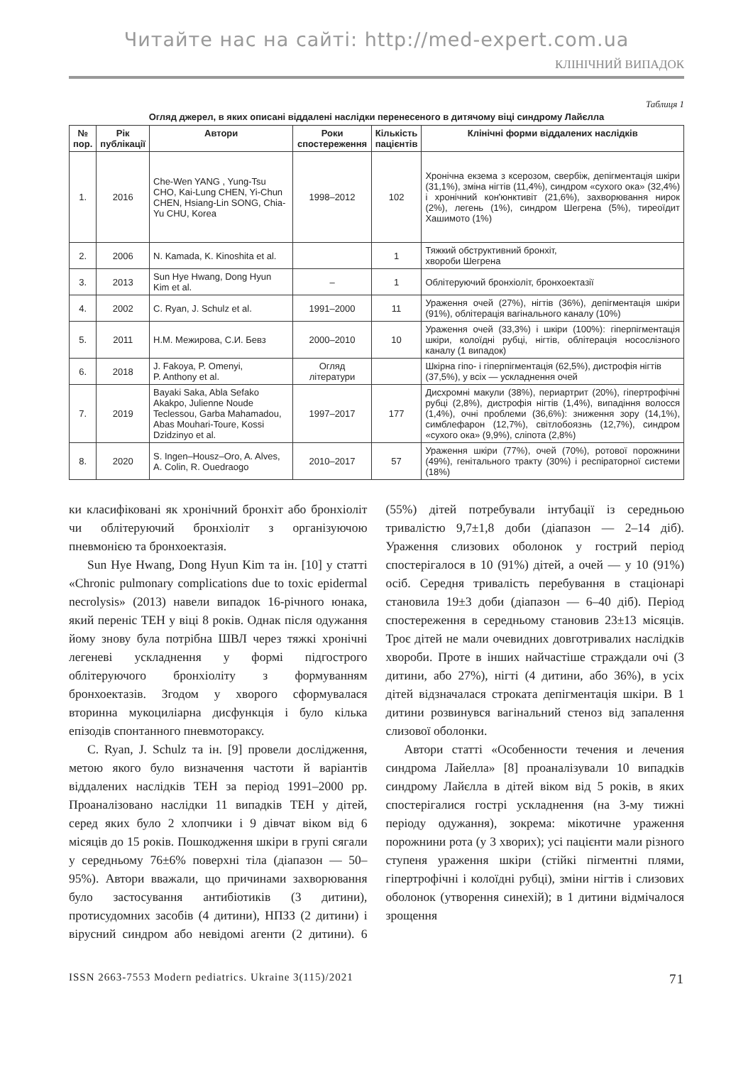Читайте нас на сайті: http://med-expert.com.ua
КЛІНІЧНИЙ ВИПАДОК
Таблиця 1
Огляд джерел, в яких описані віддалені наслідки перенесеного в дитячому віці синдрому Лайєлла
| № пор. | Рік публікації | Автори | Роки спостереження | Кількість пацієнтів | Клінічні форми віддалених наслідків |
| --- | --- | --- | --- | --- | --- |
| 1. | 2016 | Che-Wen YANG , Yung-Tsu CHO, Kai-Lung CHEN, Yi-Chun CHEN, Hsiang-Lin SONG, Chia-Yu CHU, Korea | 1998–2012 | 102 | Хронічна екзема з ксерозом, свербіж, депігментація шкіри (31,1%), зміна нігтів (11,4%), синдром «сухого ока» (32,4%) і хронічний кон'юнктивіт (21,6%), захворювання нирок (2%), легень (1%), синдром Шегрена (5%), тиреоїдит Хашимото (1%) |
| 2. | 2006 | N. Kamada, K. Kinoshita et al. | | 1 | Тяжкий обструктивний бронхіт, хвороби Шегрена |
| 3. | 2013 | Sun Hye Hwang, Dong Hyun Kim et al. | – | 1 | Облітеруючий бронхіоліт, бронхоектазії |
| 4. | 2002 | C. Ryan, J. Schulz et al. | 1991–2000 | 11 | Ураження очей (27%), нігтів (36%), депігментація шкіри (91%), облітерація вагінального каналу (10%) |
| 5. | 2011 | Н.М. Межирова, С.И. Бевз | 2000–2010 | 10 | Ураження очей (33,3%) і шкіри (100%): гіперпігментація шкіри, колоїдні рубці, нігтів, облітерація носослізного каналу (1 випадок) |
| 6. | 2018 | J. Fakoya, P. Omenyi, P. Anthony et al. | Огляд літератури | | Шкірна гіпо- і гіперпігментація (62,5%), дистрофія нігтів (37,5%), у всіх — ускладнення очей |
| 7. | 2019 | Bayaki Saka, Abla Sefako Akakpo, Julienne Noude Teclessou, Garba Mahamadou, Abas Mouhari-Toure, Kossi Dzidzinyo et al. | 1997–2017 | 177 | Дисхромні макули (38%), периартрит (20%), гіпертрофічні рубці (2,8%), дистрофія нігтів (1,4%), випадіння волосся (1,4%), очні проблеми (36,6%): зниження зору (14,1%), симблефарон (12,7%), світлобоязнь (12,7%), синдром «сухого ока» (9,9%), сліпота (2,8%) |
| 8. | 2020 | S. Ingen–Housz–Oro, A. Alves, A. Colin, R. Ouedraogo | 2010–2017 | 57 | Ураження шкіри (77%), очей (70%), ротової порожнини (49%), генітального тракту (30%) і респіраторної системи (18%) |
ки класифіковані як хронічний бронхіт або бронхіоліт чи облітеруючий бронхіоліт з організуючою пневмонією та бронхоектазія.
Sun Hye Hwang, Dong Hyun Kim та ін. [10] у статті «Chronic pulmonary complications due to toxic epidermal necrolysis» (2013) навели випадок 16-річного юнака, який переніс ТЕН у віці 8 років. Однак після одужання йому знову була потрібна ШВЛ через тяжкі хронічні легеневі ускладнення у формі підгострого облітеруючого бронхіоліту з формуванням бронхоектазів. Згодом у хворого сформувалася вторинна мукоциліарна дисфункція і було кілька епізодів спонтанного пневмотораксу.
C. Ryan, J. Schulz та ін. [9] провели дослідження, метою якого було визначення частоти й варіантів віддалених наслідків ТЕН за період 1991–2000 рр. Проаналізовано наслідки 11 випадків ТЕН у дітей, серед яких було 2 хлопчики і 9 дівчат віком від 6 місяців до 15 років. Пошкодження шкіри в групі сягали у середньому 76±6% поверхні тіла (діапазон — 50–95%). Автори вважали, що причинами захворювання було застосування антибіотиків (3 дитини), протисудомних засобів (4 дитини), НПЗЗ (2 дитини) і вірусний синдром або невідомі агенти (2 дитини). 6 (55%) дітей потребували інтубації із середньою тривалістю 9,7±1,8 доби (діапазон — 2–14 діб). Ураження слизових оболонок у гострий період спостерігалося в 10 (91%) дітей, а очей — у 10 (91%) осіб. Середня тривалість перебування в стаціонарі становила 19±3 доби (діапазон — 6–40 діб). Період спостереження в середньому становив 23±13 місяців. Троє дітей не мали очевидних довготривалих наслідків хвороби. Проте в інших найчастіше страждали очі (3 дитини, або 27%), нігті (4 дитини, або 36%), в усіх дітей відзначалася строката депігментація шкіри. В 1 дитини розвинувся вагінальний стеноз від запалення слизової оболонки.
Автори статті «Особенности течения и лечения синдрома Лайелла» [8] проаналізували 10 випадків синдрому Лайєлла в дітей віком від 5 років, в яких спостерігалися гострі ускладнення (на 3-му тижні періоду одужання), зокрема: мікотичне ураження порожнини рота (у 3 хворих); усі пацієнти мали різного ступеня ураження шкіри (стійкі пігментні плями, гіпертрофічні і колоїдні рубці), зміни нігтів і слизових оболонок (утворення синехій); в 1 дитини відмічалося зрощення
ISSN 2663-7553 Modern pediatrics. Ukraine 3(115)/2021 71